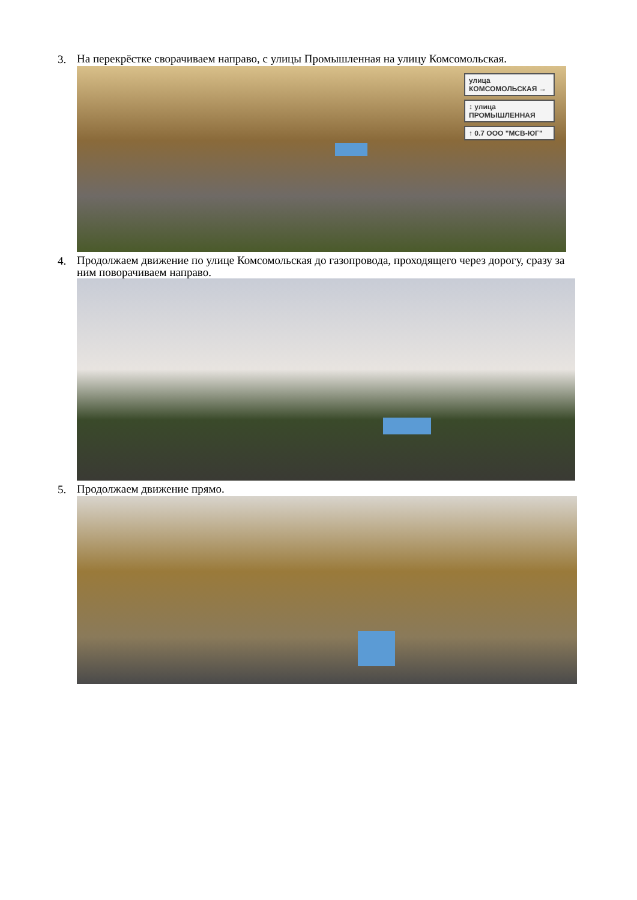3. На перекрёстке сворачиваем направо, с улицы Промышленная на улицу Комсомольская.
улица КОМСОМОЛЬСКАЯ →
↕ улица ПРОМЫШЛЕННАЯ
↑ 0.7 ООО "МСВ-ЮГ"
4. Продолжаем движение по улице Комсомольская до газопровода, проходящего через дорогу, сразу за ним поворачиваем направо.
5. Продолжаем движение прямо.